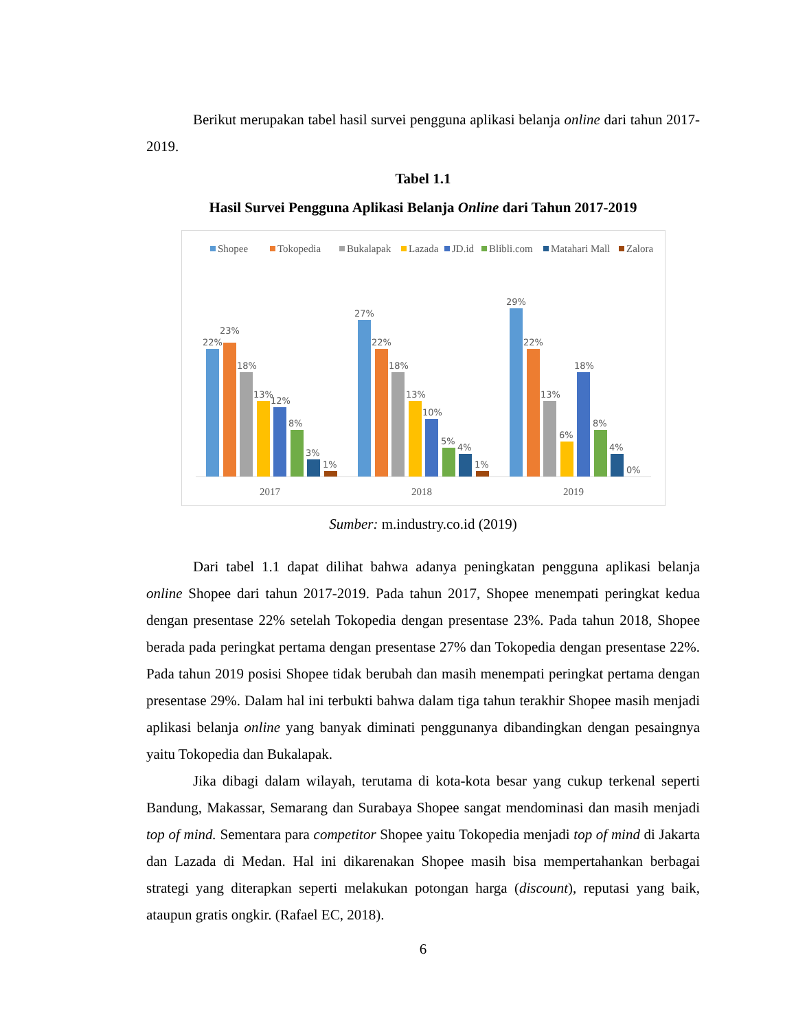Berikut merupakan tabel hasil survei pengguna aplikasi belanja online dari tahun 2017-2019.
Tabel 1.1
Hasil Survei Pengguna Aplikasi Belanja Online dari Tahun 2017-2019
Shopee
Tokopedia
Bukalapak
Lazada
JD.id
Blibli.com
Matahari Mall
Zalora
22%
23%
18%
13%
12%
8%
3%
1%
27%
22%
18%
13%
10%
5%
4%
1%
29%
22%
13%
6%
18%
8%
4%
0%
2017
2018
2019
Sumber: m.industry.co.id (2019)
Dari tabel 1.1 dapat dilihat bahwa adanya peningkatan pengguna aplikasi belanja online Shopee dari tahun 2017-2019. Pada tahun 2017, Shopee menempati peringkat kedua dengan presentase 22% setelah Tokopedia dengan presentase 23%. Pada tahun 2018, Shopee berada pada peringkat pertama dengan presentase 27% dan Tokopedia dengan presentase 22%. Pada tahun 2019 posisi Shopee tidak berubah dan masih menempati peringkat pertama dengan presentase 29%. Dalam hal ini terbukti bahwa dalam tiga tahun terakhir Shopee masih menjadi aplikasi belanja online yang banyak diminati penggunanya dibandingkan dengan pesaingnya yaitu Tokopedia dan Bukalapak.
Jika dibagi dalam wilayah, terutama di kota-kota besar yang cukup terkenal seperti Bandung, Makassar, Semarang dan Surabaya Shopee sangat mendominasi dan masih menjadi top of mind. Sementara para competitor Shopee yaitu Tokopedia menjadi top of mind di Jakarta dan Lazada di Medan. Hal ini dikarenakan Shopee masih bisa mempertahankan berbagai strategi yang diterapkan seperti melakukan potongan harga (discount), reputasi yang baik, ataupun gratis ongkir. (Rafael EC, 2018).
6